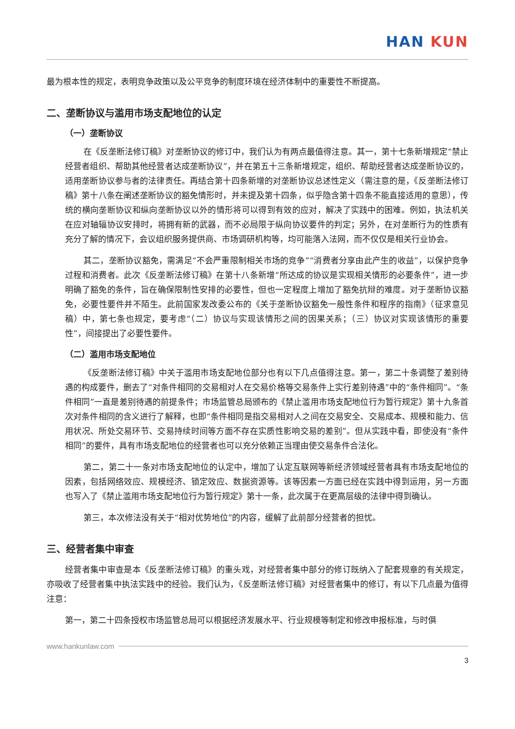HAN KUN
最为根本性的规定，表明竞争政策以及公平竞争的制度环境在经济体制中的重要性不断提高。
二、垄断协议与滥用市场支配地位的认定
（一）垄断协议
在《反垄断法修订稿》对垄断协议的修订中，我们认为有两点最值得注意。其一，第十七条新增规定“禁止经营者组织、帮助其他经营者达成垄断协议”，并在第五十三条新增规定，组织、帮助经营者达成垄断协议的，适用垄断协议参与者的法律责任。再结合第十四条新增的对垄断协议总述性定义（需注意的是，《反垄断法修订稿》第十八条在阐述垄断协议的豁免情形时，并未提及第十四条，似乎隐含第十四条不能直接适用的意思），传统的横向垄断协议和纵向垄断协议以外的情形将可以得到有效的应对，解决了实践中的困难。例如，执法机关在应对轴辐协议安排时，将拥有新的武器，而不必局限于纵向协议要件的判定；另外，在对垄断行为的性质有充分了解的情况下，会议组织服务提供商、市场调研机构等，均可能落入法网，而不仅仅是相关行业协会。
其二，垄断协议豁免，需满足“不会严重限制相关市场的竞争”“消费者分享由此产生的收益”，以保护竞争过程和消费者。此次《反垄断法修订稿》在第十八条新增“所达成的协议是实现相关情形的必要条件”，进一步明确了豁免的条件，旨在确保限制性安排的必要性，但也一定程度上增加了豁免抗辩的难度。对于垄断协议豁免，必要性要件并不陌生。此前国家发改委公布的《关于垄断协议豁免一般性条件和程序的指南》（征求意见稿）中，第七条也规定，要考虑“（二）协议与实现该情形之间的因果关系；（三）协议对实现该情形的重要性”，间接提出了必要性要件。
（二）滥用市场支配地位
《反垄断法修订稿》中关于滥用市场支配地位部分也有以下几点值得注意。第一，第二十条调整了差别待遇的构成要件，删去了“对条件相同的交易相对人在交易价格等交易条件上实行差别待遇”中的“条件相同”。“条件相同”一直是差别待遇的前提条件；市场监管总局颁布的《禁止滥用市场支配地位行为暂行规定》第十九条首次对条件相同的含义进行了解释，也即“条件相同是指交易相对人之间在交易安全、交易成本、规模和能力、信用状况、所处交易环节、交易持续时间等方面不存在实质性影响交易的差别”。但从实践中看，即使没有“条件相同”的要件，具有市场支配地位的经营者也可以充分依赖正当理由使交易条件合法化。
第二，第二十一条对市场支配地位的认定中，增加了认定互联网等新经济领域经营者具有市场支配地位的因素，包括网络效应、规模经济、锁定效应、数据资源等。该等因素一方面已经在实践中得到运用，另一方面也写入了《禁止滥用市场支配地位行为暂行规定》第十一条，此次属于在更高层级的法律中得到确认。
第三，本次修法没有关于“相对优势地位”的内容，缓解了此前部分经营者的担忧。
三、经营者集中审查
经营者集中审查是本《反垄断法修订稿》的重头戏，对经营者集中部分的修订既纳入了配套规章的有关规定，亦吸收了经营者集中执法实践中的经验。我们认为，《反垄断法修订稿》对经营者集中的修订，有以下几点最为值得注意：
第一，第二十四条授权市场监管总局可以根据经济发展水平、行业规模等制定和修改申报标准，与时俱
www.hankunlaw.com
3